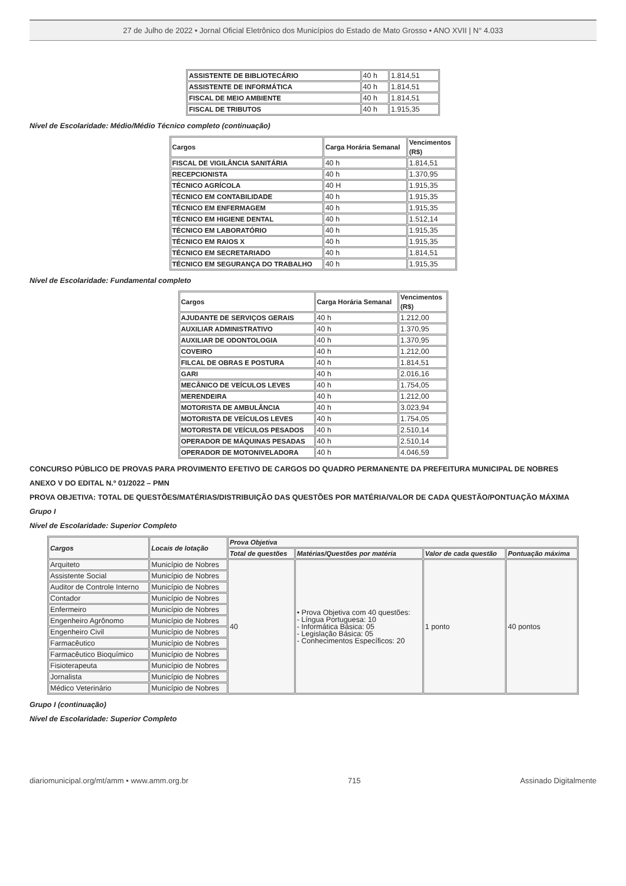27 de Julho de 2022 • Jornal Oficial Eletrônico dos Municípios do Estado de Mato Grosso • ANO XVII | N° 4.033
| ASSISTENTE DE BIBLIOTECÁRIO | 40 h | 1.814,51 |
| ASSISTENTE DE INFORMÁTICA | 40 h | 1.814,51 |
| FISCAL DE MEIO AMBIENTE | 40 h | 1.814,51 |
| FISCAL DE TRIBUTOS | 40 h | 1.915,35 |
Nível de Escolaridade: Médio/Médio Técnico completo (continuação)
| Cargos | Carga Horária Semanal | Vencimentos (R$) |
| --- | --- | --- |
| FISCAL DE VIGILÂNCIA SANITÁRIA | 40 h | 1.814,51 |
| RECEPCIONISTA | 40 h | 1.370,95 |
| TÉCNICO AGRÍCOLA | 40 H | 1.915,35 |
| TÉCNICO EM CONTABILIDADE | 40 h | 1.915,35 |
| TÉCNICO EM ENFERMAGEM | 40 h | 1.915,35 |
| TÉCNICO EM HIGIENE DENTAL | 40 h | 1.512,14 |
| TÉCNICO EM LABORATÓRIO | 40 h | 1.915,35 |
| TÉCNICO EM RAIOS X | 40 h | 1.915,35 |
| TÉCNICO EM SECRETARIADO | 40 h | 1.814,51 |
| TÉCNICO EM SEGURANÇA DO TRABALHO | 40 h | 1.915,35 |
Nível de Escolaridade: Fundamental completo
| Cargos | Carga Horária Semanal | Vencimentos (R$) |
| --- | --- | --- |
| AJUDANTE DE SERVIÇOS GERAIS | 40 h | 1.212,00 |
| AUXILIAR ADMINISTRATIVO | 40 h | 1.370,95 |
| AUXILIAR DE ODONTOLOGIA | 40 h | 1.370,95 |
| COVEIRO | 40 h | 1.212,00 |
| FILCAL DE OBRAS E POSTURA | 40 h | 1.814,51 |
| GARI | 40 h | 2.016,16 |
| MECÂNICO DE VEÍCULOS LEVES | 40 h | 1.754,05 |
| MERENDEIRA | 40 h | 1.212,00 |
| MOTORISTA DE AMBULÂNCIA | 40 h | 3.023,94 |
| MOTORISTA DE VEÍCULOS LEVES | 40 h | 1.754,05 |
| MOTORISTA DE VEÍCULOS PESADOS | 40 h | 2.510,14 |
| OPERADOR DE MÁQUINAS PESADAS | 40 h | 2.510,14 |
| OPERADOR DE MOTONIVELADORA | 40 h | 4.046,59 |
CONCURSO PÚBLICO DE PROVAS PARA PROVIMENTO EFETIVO DE CARGOS DO QUADRO PERMANENTE DA PREFEITURA MUNICIPAL DE NOBRES
ANEXO V DO EDITAL N.º 01/2022 – PMN
PROVA OBJETIVA: TOTAL DE QUESTÕES/MATÉRIAS/DISTRIBUIÇÃO DAS QUESTÕES POR MATÉRIA/VALOR DE CADA QUESTÃO/PONTUAÇÃO MÁXIMA
Grupo I
Nível de Escolaridade: Superior Completo
| Cargos | Locais de lotação | Prova Objetiva | | | |
| --- | --- | --- | --- | --- | --- |
| | | Total de questões | Matérias/Questões por matéria | Valor de cada questão | Pontuação máxima |
| Arquiteto | Município de Nobres | 40 | • Prova Objetiva com 40 questões: - Língua Portuguesa: 10 - Informática Básica: 05 - Legislação Básica: 05 - Conhecimentos Específicos: 20 | 1 ponto | 40 pontos |
| Assistente Social | Município de Nobres | | | | |
| Auditor de Controle Interno | Município de Nobres | | | | |
| Contador | Município de Nobres | | | | |
| Enfermeiro | Município de Nobres | | | | |
| Engenheiro Agrônomo | Município de Nobres | | | | |
| Engenheiro Civil | Município de Nobres | | | | |
| Farmacêutico | Município de Nobres | | | | |
| Farmacêutico Bioquímico | Município de Nobres | | | | |
| Fisioterapeuta | Município de Nobres | | | | |
| Jornalista | Município de Nobres | | | | |
| Médico Veterinário | Município de Nobres | | | | |
Grupo I (continuação)
Nível de Escolaridade: Superior Completo
diariomunicipal.org/mt/amm • www.amm.org.br 715 Assinado Digitalmente